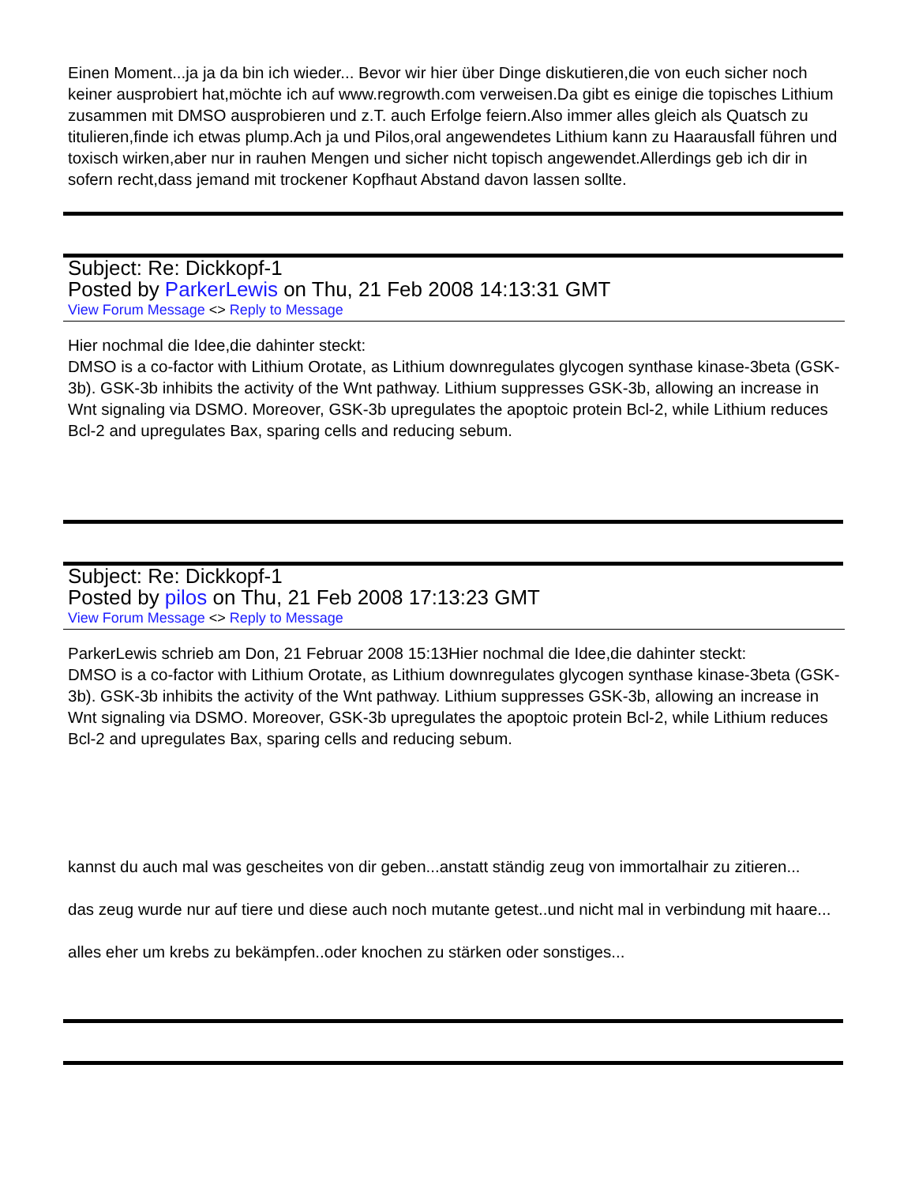Einen Moment...ja ja da bin ich wieder... Bevor wir hier über Dinge diskutieren,die von euch sicher noch keiner ausprobiert hat,möchte ich auf www.regrowth.com verweisen.Da gibt es einige die topisches Lithium zusammen mit DMSO ausprobieren und z.T. auch Erfolge feiern.Also immer alles gleich als Quatsch zu titulieren,finde ich etwas plump.Ach ja und Pilos,oral angewendetes Lithium kann zu Haarausfall führen und toxisch wirken,aber nur in rauhen Mengen und sicher nicht topisch angewendet.Allerdings geb ich dir in sofern recht,dass jemand mit trockener Kopfhaut Abstand davon lassen sollte.
Subject: Re: Dickkopf-1
Posted by ParkerLewis on Thu, 21 Feb 2008 14:13:31 GMT
View Forum Message <> Reply to Message
Hier nochmal die Idee,die dahinter steckt:
DMSO is a co-factor with Lithium Orotate, as Lithium downregulates glycogen synthase kinase-3beta (GSK-3b). GSK-3b inhibits the activity of the Wnt pathway. Lithium suppresses GSK-3b, allowing an increase in Wnt signaling via DSMO. Moreover, GSK-3b upregulates the apoptoic protein Bcl-2, while Lithium reduces Bcl-2 and upregulates Bax, sparing cells and reducing sebum.
Subject: Re: Dickkopf-1
Posted by pilos on Thu, 21 Feb 2008 17:13:23 GMT
View Forum Message <> Reply to Message
ParkerLewis schrieb am Don, 21 Februar 2008 15:13Hier nochmal die Idee,die dahinter steckt:
DMSO is a co-factor with Lithium Orotate, as Lithium downregulates glycogen synthase kinase-3beta (GSK-3b). GSK-3b inhibits the activity of the Wnt pathway. Lithium suppresses GSK-3b, allowing an increase in Wnt signaling via DSMO. Moreover, GSK-3b upregulates the apoptoic protein Bcl-2, while Lithium reduces Bcl-2 and upregulates Bax, sparing cells and reducing sebum.
kannst du auch mal was gescheites von dir geben...anstatt ständig zeug von immortalhair zu zitieren...
das zeug wurde nur auf tiere und diese auch noch mutante getest..und nicht mal in verbindung mit haare...
alles eher um krebs zu bekämpfen..oder knochen zu stärken oder sonstiges...